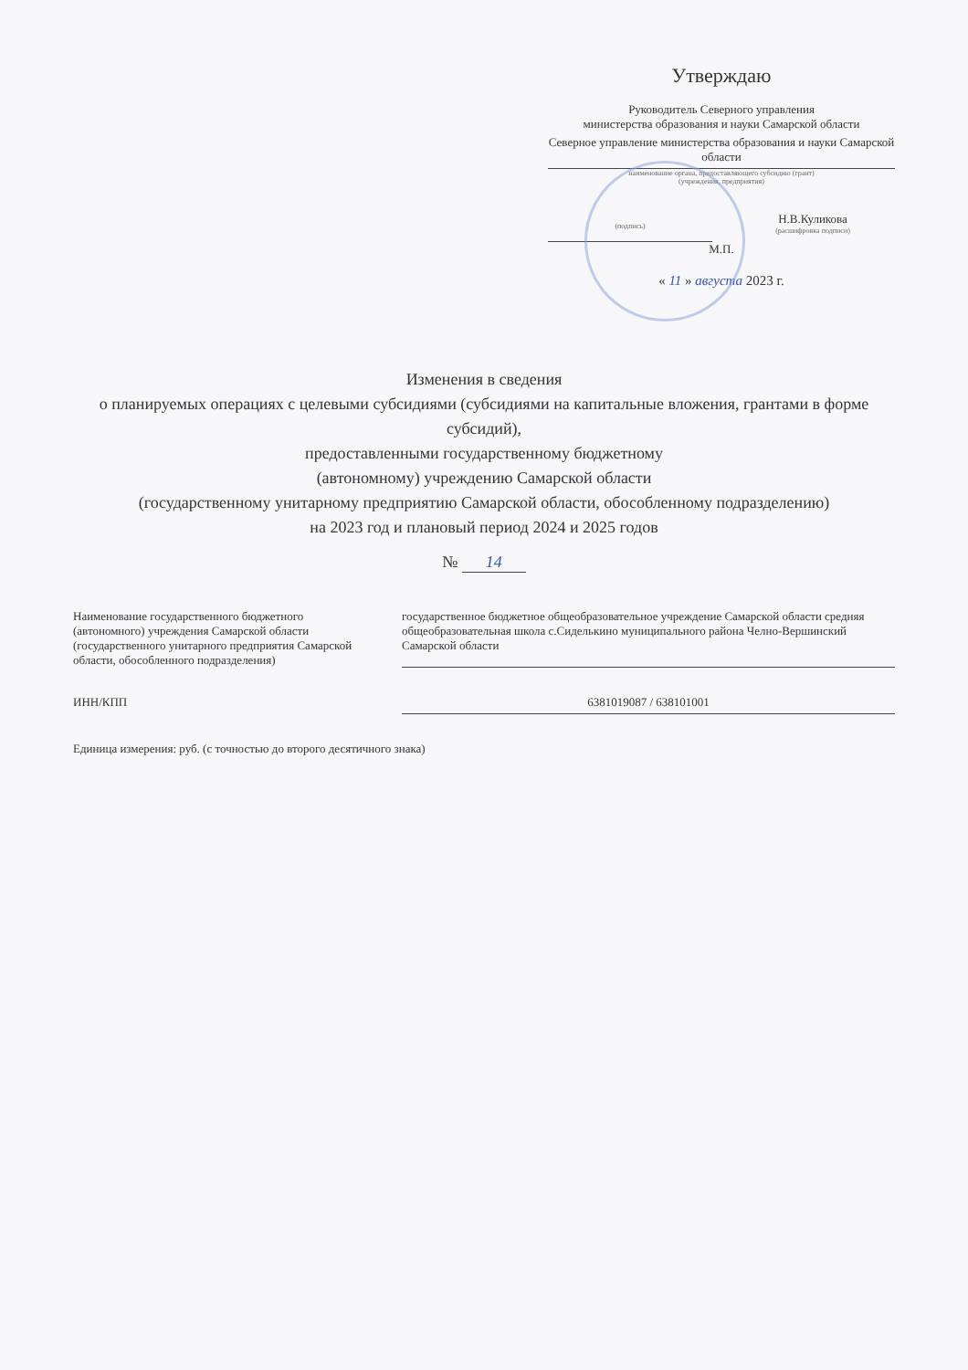Утверждаю
Руководитель Северного управления
министерства образования и науки Самарской области
Северное управление министерства образования и науки Самарской области
наименование органа, предоставляющего субсидию (грант)
(учреждения, предприятия)
(подпись)
Н.В.Куликова
(расшифровка подписи)
М.П.
« 11 » августа 2023 г.
Изменения в сведения
о планируемых операциях с целевыми субсидиями (субсидиями на капитальные вложения, грантами в форме субсидий),
предоставленными государственному бюджетному
(автономному) учреждению Самарской области
(государственному унитарному предприятию Самарской области, обособленному подразделению)
на 2023 год и плановый период 2024 и 2025 годов
№ 14
Наименование государственного бюджетного (автономного) учреждения Самарской области (государственного унитарного предприятия Самарской области, обособленного подразделения)
государственное бюджетное общеобразовательное учреждение Самарской области средняя общеобразовательная школа с.Сиделькино муниципального района Челно-Вершинский Самарской области
ИНН/КПП 6381019087 / 638101001
Единица измерения: руб. (с точностью до второго десятичного знака)